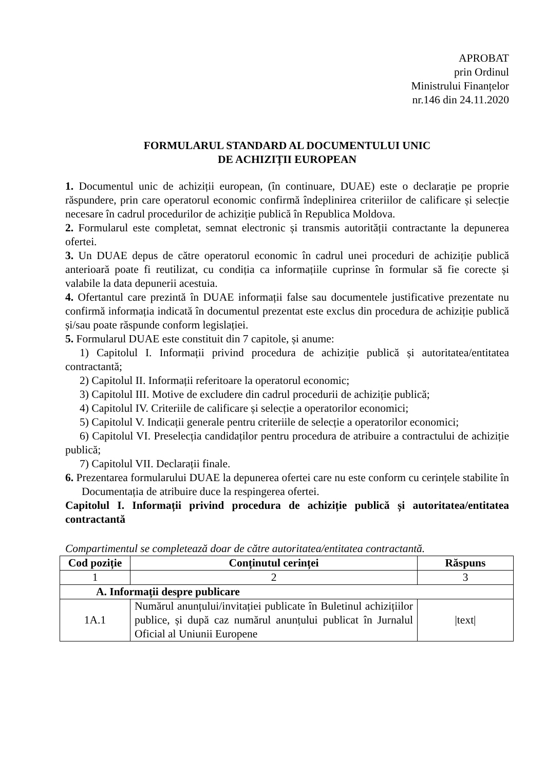APROBAT
prin Ordinul
Ministrului Finanțelor
nr.146 din 24.11.2020
FORMULARUL STANDARD AL DOCUMENTULUI UNIC
DE ACHIZIȚII EUROPEAN
1. Documentul unic de achiziții european, (în continuare, DUAE) este o declarație pe proprie răspundere, prin care operatorul economic confirmă îndeplinirea criteriilor de calificare și selecție necesare în cadrul procedurilor de achiziție publică în Republica Moldova.
2. Formularul este completat, semnat electronic și transmis autorității contractante la depunerea ofertei.
3. Un DUAE depus de către operatorul economic în cadrul unei proceduri de achiziție publică anterioară poate fi reutilizat, cu condiția ca informațiile cuprinse în formular să fie corecte și valabile la data depunerii acestuia.
4. Ofertantul care prezintă în DUAE informații false sau documentele justificative prezentate nu confirmă informația indicată în documentul prezentat este exclus din procedura de achiziție publică și/sau poate răspunde conform legislației.
5. Formularul DUAE este constituit din 7 capitole, și anume:
1) Capitolul I. Informații privind procedura de achiziție publică și autoritatea/entitatea contractantă;
2) Capitolul II. Informații referitoare la operatorul economic;
3) Capitolul III. Motive de excludere din cadrul procedurii de achiziție publică;
4) Capitolul IV. Criteriile de calificare și selecție a operatorilor economici;
5) Capitolul V. Indicații generale pentru criteriile de selecție a operatorilor economici;
6) Capitolul VI. Preselecția candidaților pentru procedura de atribuire a contractului de achiziție publică;
7) Capitolul VII. Declarații finale.
6. Prezentarea formularului DUAE la depunerea ofertei care nu este conform cu cerințele stabilite în Documentația de atribuire duce la respingerea ofertei.
Capitolul I. Informații privind procedura de achiziție publică și autoritatea/entitatea contractantă
Compartimentul se completează doar de către autoritatea/entitatea contractantă.
| Cod poziție | Conținutul cerinței | Răspuns |
| --- | --- | --- |
| 1 | 2 | 3 |
| A. Informații despre publicare | | |
| 1A.1 | Numărul anunțului/invitației publicate în Buletinul achizițiilor publice, și după caz numărul anunțului publicat în Jurnalul Oficial al Uniunii Europene | /text/ |